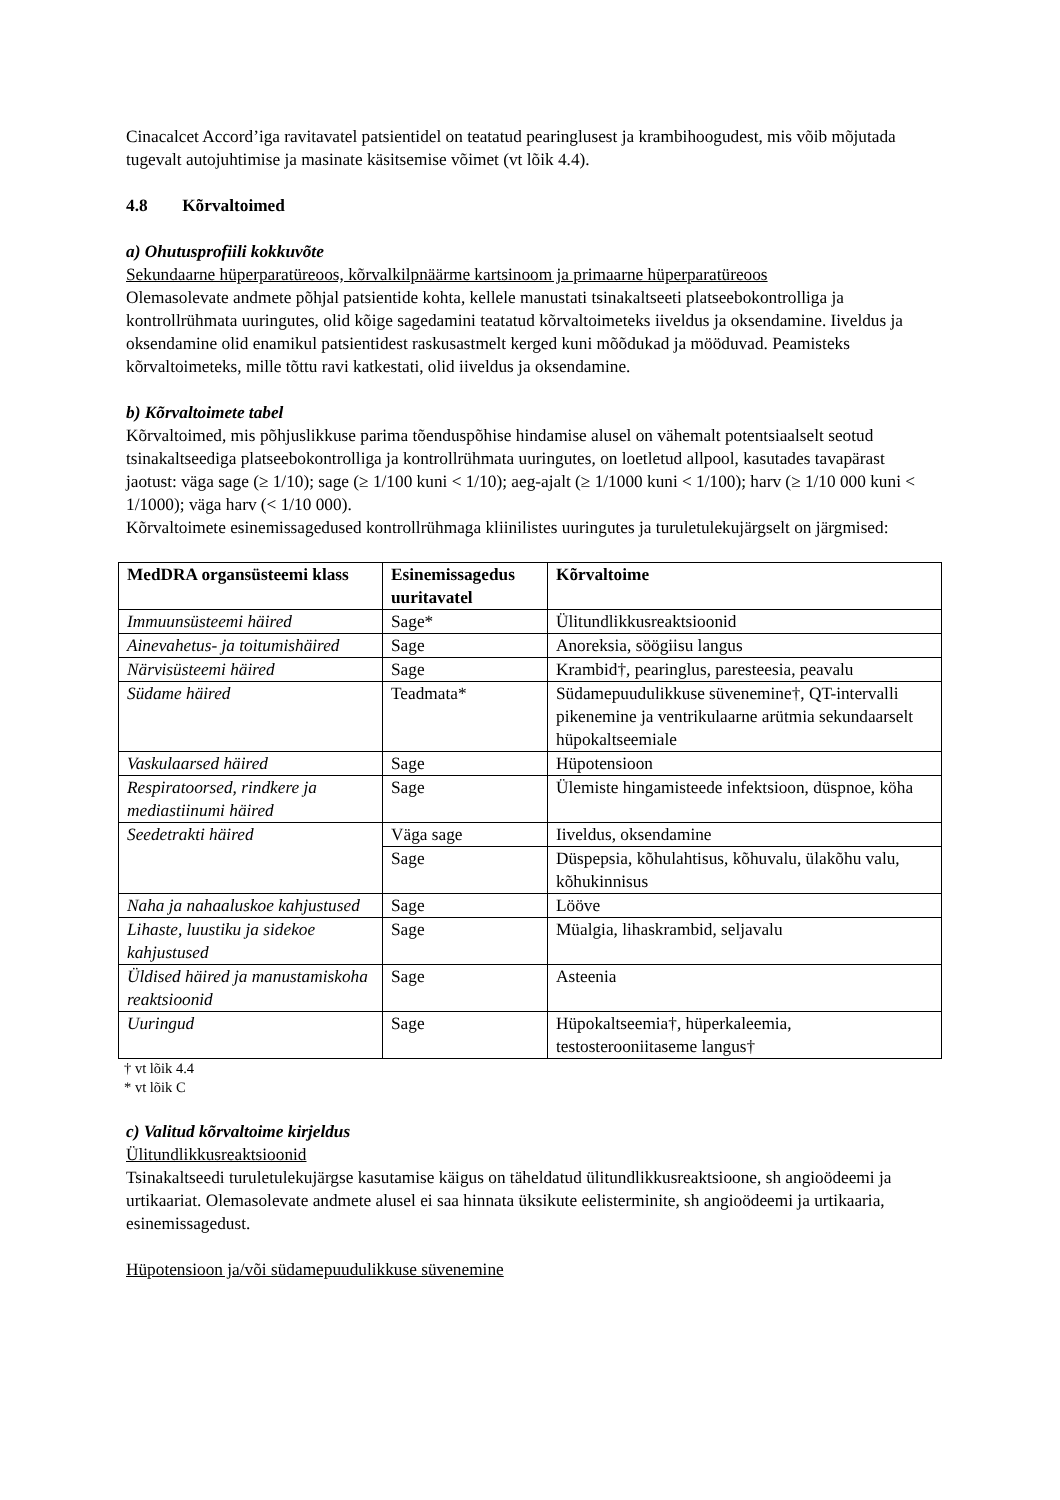Cinacalcet Accord’iga ravitavatel patsientidel on teatatud pearinglusest ja krambihoogudest, mis võib mõjutada tugevalt autojuhtimise ja masinate käsitsemise võimet (vt lõik 4.4).
4.8 Kõrvaltoimed
a) Ohutusprofiili kokkuvõte
Sekundaarne hüperparatüreoos, kõrvalkilpnäärme kartsinoom ja primaarne hüperparatüreoos
Olemasolevate andmete põhjal patsientide kohta, kellele manustati tsinakaltseeti platseebokontrolliga ja kontrollrühmata uuringutes, olid kõige sagedamini teatatud kõrvaltoimeteks iiveldus ja oksendamine. Iiveldus ja oksendamine olid enamikul patsientidest raskusastmelt kerged kuni mõõdukad ja mööduvad. Peamisteks kõrvaltoimeteks, mille tõttu ravi katkestati, olid iiveldus ja oksendamine.
b) Kõrvaltoimete tabel
Kõrvaltoimed, mis põhjuslikkuse parima tõenduspõhise hindamise alusel on vähemalt potentsiaalselt seotud tsinakaltseediga platseebokontrolliga ja kontrollrühmata uuringutes, on loetletud allpool, kasutades tavapärast jaotust: väga sage (≥ 1/10); sage (≥ 1/100 kuni < 1/10); aeg-ajalt (≥ 1/1000 kuni < 1/100); harv (≥ 1/10 000 kuni < 1/1000); väga harv (< 1/10 000).
Kõrvaltoimete esinemissagedused kontrollrühmaga kliinilistes uuringutes ja turuletulekujärgselt on järgmised:
| MedDRA organsüsteemi klass | Esinemissagedus uuritavatel | Kõrvaltoime |
| --- | --- | --- |
| Immuunsüsteemi häired | Sage* | Ülitundlikkusreaktsioonid |
| Ainevahetus- ja toitumishäired | Sage | Anoreksia, söögiisu langus |
| Närvisüsteemi häired | Sage | Krambid†, pearinglus, paresteesia, peavalu |
| Südame häired | Teadmata* | Südamepuudulikkuse süvenemine†, QT-intervalli pikenemine ja ventrikulaarne arütmia sekundaarselt hüpokaltseemiale |
| Vaskulaarsed häired | Sage | Hüpotensioon |
| Respiratoorsed, rindkere ja mediastiinumi häired | Sage | Ülemiste hingamisteede infektsioon, düspnoe, köha |
| Seedetrakti häired | Väga sage | Iiveldus, oksendamine |
| | Sage | Düspepsia, kõhulahtisus, kõhuvalu, ülakõhu valu, kõhukinnisus |
| Naha ja nahaaluskoe kahjustused | Sage | Lööve |
| Lihaste, luustiku ja sidekoe kahjustused | Sage | Müalgia, lihaskrambid, seljavalu |
| Üldised häired ja manustamiskoha reaktsioonid | Sage | Asteenia |
| Uuringud | Sage | Hüpokaltseemia†, hüperkaleemia, testosterooniitaseme langus† |
† vt lõik 4.4
* vt lõik C
c) Valitud kõrvaltoime kirjeldus
Ülitundlikkusreaktsioonid
Tsinakaltseedi turuletulekujärgse kasutamise käigus on täheldatud ülitundlikkusreaktsioone, sh angioödeemi ja urtikaariat. Olemasolevate andmete alusel ei saa hinnata üksikute eelisterminite, sh angioödeemi ja urtikaaria, esinemissagedust.
Hüpotensioon ja/või südamepuudulikkuse süvenemine